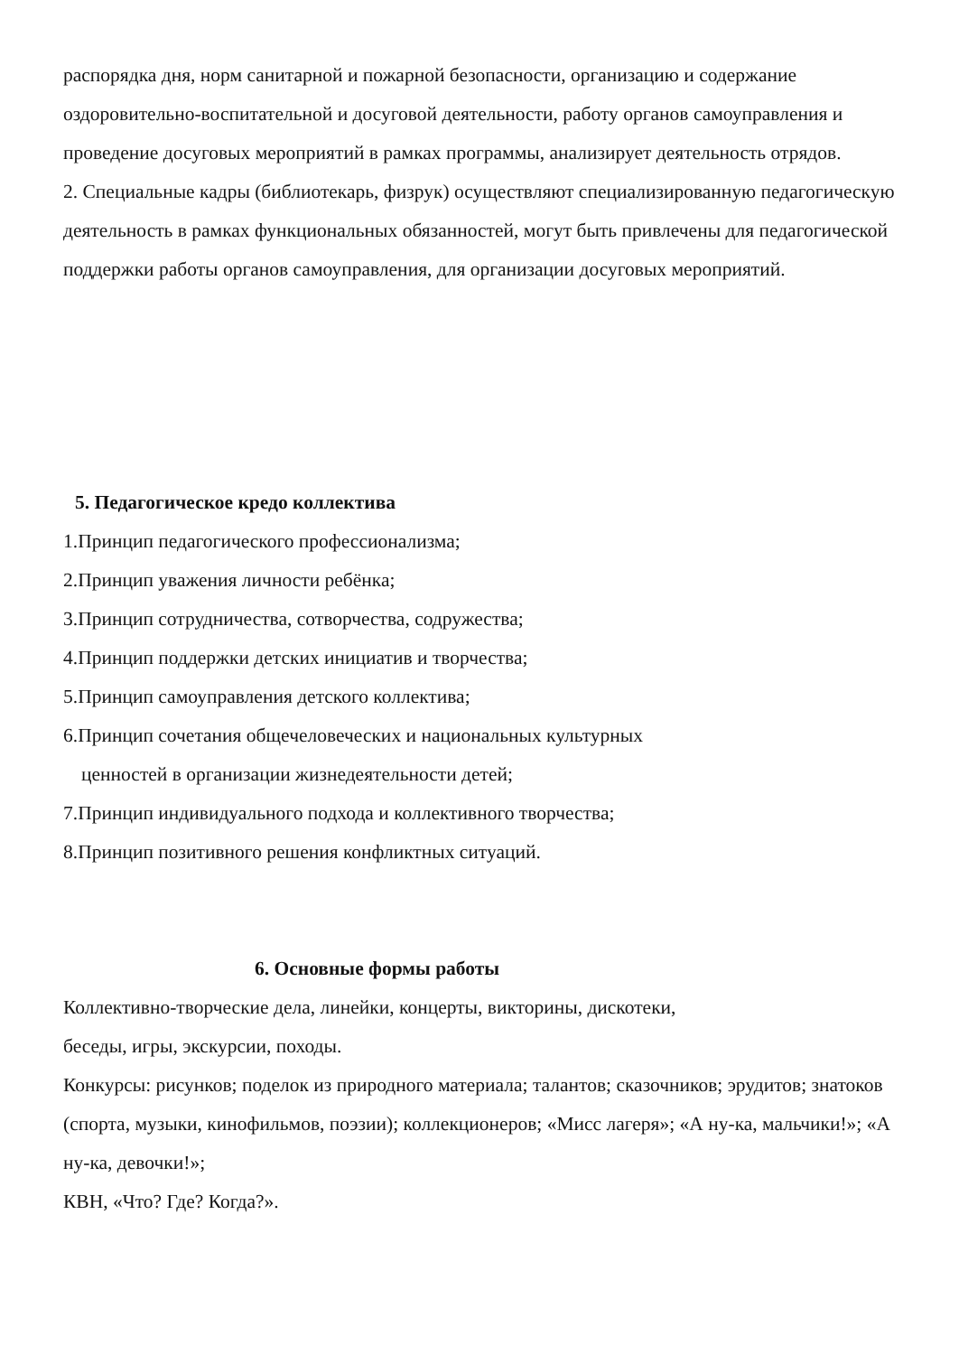распорядка дня, норм санитарной и пожарной безопасности, организацию и содержание оздоровительно-воспитательной и досуговой деятельности, работу органов самоуправления и проведение досуговых мероприятий в рамках программы, анализирует деятельность отрядов.
2. Специальные кадры (библиотекарь, физрук) осуществляют специализированную педагогическую деятельность в рамках функциональных обязанностей, могут быть привлечены для педагогической поддержки работы органов самоуправления, для организации досуговых мероприятий.
5. Педагогическое кредо коллектива
1.Принцип педагогического профессионализма;
2.Принцип уважения личности ребёнка;
3.Принцип сотрудничества, сотворчества, содружества;
4.Принцип поддержки детских инициатив и творчества;
5.Принцип самоуправления детского коллектива;
6.Принцип сочетания общечеловеческих и национальных культурных
ценностей в организации жизнедеятельности детей;
7.Принцип индивидуального подхода и коллективного творчества;
8.Принцип позитивного решения конфликтных ситуаций.
6. Основные формы работы
Коллективно-творческие дела, линейки, концерты, викторины, дискотеки,
беседы, игры, экскурсии, походы.
Конкурсы: рисунков; поделок из природного материала; талантов; сказочников; эрудитов; знатоков (спорта, музыки, кинофильмов, поэзии); коллекционеров; «Мисс лагеря»; «А ну-ка, мальчики!»; «А ну-ка, девочки!»;
КВН, «Что? Где? Когда?».